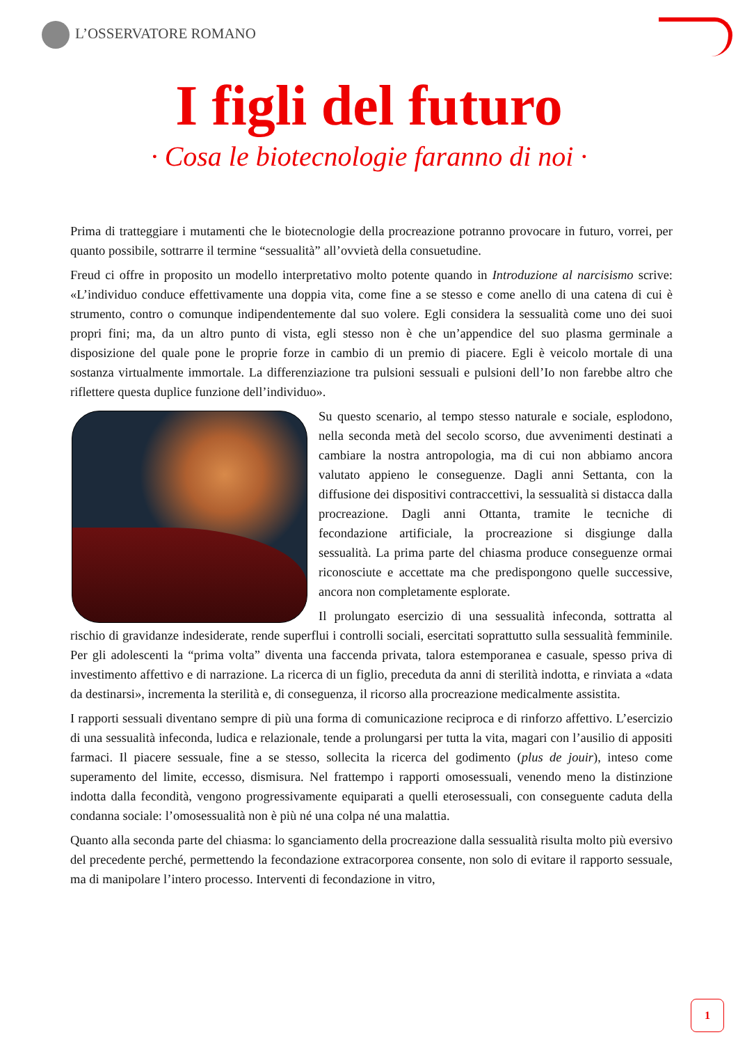L’OSSERVATORE ROMANO
I figli del futuro
· Cosa le biotecnologie faranno di noi ·
Prima di tratteggiare i mutamenti che le biotecnologie della procreazione potranno provocare in futuro, vorrei, per quanto possibile, sottrarre il termine “sessualità” all’ovvietà della consuetudine.
Freud ci offre in proposito un modello interpretativo molto potente quando in Introduzione al narcisismo scrive: «L’individuo conduce effettivamente una doppia vita, come fine a se stesso e come anello di una catena di cui è strumento, contro o comunque indipendentemente dal suo volere. Egli considera la sessualità come uno dei suoi propri fini; ma, da un altro punto di vista, egli stesso non è che un’appendice del suo plasma germinale a disposizione del quale pone le proprie forze in cambio di un premio di piacere. Egli è veicolo mortale di una sostanza virtualmente immortale. La differenziazione tra pulsioni sessuali e pulsioni dell’Io non farebbe altro che riflettere questa duplice funzione dell’individuo».
Su questo scenario, al tempo stesso naturale e sociale, esplodono, nella seconda metà del secolo scorso, due avvenimenti destinati a cambiare la nostra antropologia, ma di cui non abbiamo ancora valutato appieno le conseguenze. Dagli anni Settanta, con la diffusione dei dispositivi contraccettivi, la sessualità si distacca dalla procreazione. Dagli anni Ottanta, tramite le tecniche di fecondazione artificiale, la procreazione si disgiunge dalla sessualità. La prima parte del chiasma produce conseguenze ormai riconosciute e accettate ma che predispongono quelle successive, ancora non completamente esplorate.
Il prolungato esercizio di una sessualità infeconda, sottratta al rischio di gravidanze indesiderate, rende superflui i controlli sociali, esercitati soprattutto sulla sessualità femminile. Per gli adolescenti la “prima volta” diventa una faccenda privata, talora estemporanea e casuale, spesso priva di investimento affettivo e di narrazione. La ricerca di un figlio, preceduta da anni di sterilità indotta, e rinviata a «data da destinarsi», incrementa la sterilità e, di conseguenza, il ricorso alla procreazione medicalmente assistita.
I rapporti sessuali diventano sempre di più una forma di comunicazione reciproca e di rinforzo affettivo. L’esercizio di una sessualità infeconda, ludica e relazionale, tende a prolungarsi per tutta la vita, magari con l’ausilio di appositi farmaci. Il piacere sessuale, fine a se stesso, sollecita la ricerca del godimento (plus de jouir), inteso come superamento del limite, eccesso, dismisura. Nel frattempo i rapporti omosessuali, venendo meno la distinzione indotta dalla fecondità, vengono progressivamente equiparati a quelli eterosessuali, con conseguente caduta della condanna sociale: l’omosessualità non è più né una colpa né una malattia.
Quanto alla seconda parte del chiasma: lo sganciamento della procreazione dalla sessualità risulta molto più eversivo del precedente perché, permettendo la fecondazione extracorporea consente, non solo di evitare il rapporto sessuale, ma di manipolare l’intero processo. Interventi di fecondazione in vitro,
1